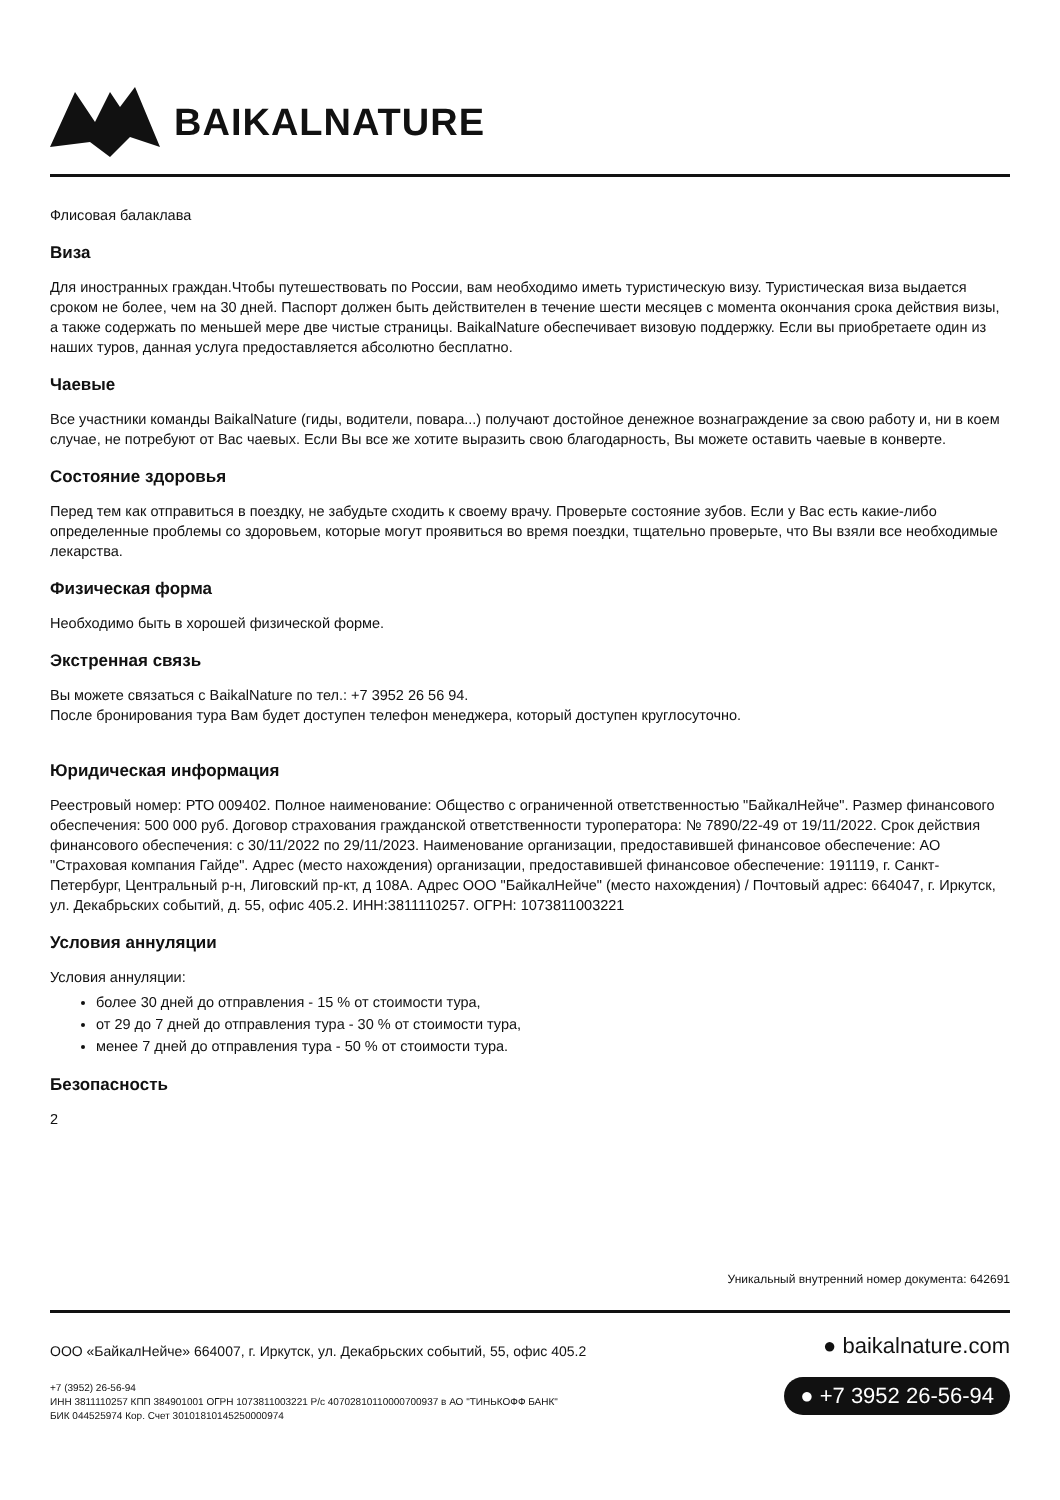BAIKALNATURE
Флисовая балаклава
Виза
Для иностранных граждан.Чтобы путешествовать по России, вам необходимо иметь туристическую визу. Туристическая виза выдается сроком не более, чем на 30 дней. Паспорт должен быть действителен в течение шести месяцев с момента окончания срока действия визы, а также содержать по меньшей мере две чистые страницы. BaikalNature обеспечивает визовую поддержку. Если вы приобретаете один из наших туров, данная услуга предоставляется абсолютно бесплатно.
Чаевые
Все участники команды BaikalNature (гиды, водители, повара...) получают достойное денежное вознаграждение за свою работу и, ни в коем случае, не потребуют от Вас чаевых. Если Вы все же хотите выразить свою благодарность, Вы можете оставить чаевые в конверте.
Состояние здоровья
Перед тем как отправиться в поездку, не забудьте сходить к своему врачу. Проверьте состояние зубов. Если у Вас есть какие-либо определенные проблемы со здоровьем, которые могут проявиться во время поездки, тщательно проверьте, что Вы взяли все необходимые лекарства.
Физическая форма
Необходимо быть в хорошей физической форме.
Экстренная связь
Вы можете связаться с BaikalNature по тел.: +7 3952 26 56 94.
После бронирования тура Вам будет доступен телефон менеджера, который доступен круглосуточно.
Юридическая информация
Реестровый номер: РТО 009402. Полное наименование: Общество с ограниченной ответственностью "БайкалНейче". Размер финансового обеспечения: 500 000 руб. Договор страхования гражданской ответственности туроператора: № 7890/22-49 от 19/11/2022. Срок действия финансового обеспечения: с 30/11/2022 по 29/11/2023. Наименование организации, предоставившей финансовое обеспечение: АО "Страховая компания Гайде". Адрес (место нахождения) организации, предоставившей финансовое обеспечение: 191119, г. Санкт-Петербург, Центральный р-н, Лиговский пр-кт, д 108А. Адрес ООО "БайкалНейче" (место нахождения) / Почтовый адрес: 664047, г. Иркутск, ул. Декабрьских событий, д. 55, офис 405.2. ИНН:3811110257. ОГРН: 1073811003221
Условия аннуляции
Условия аннуляции:
более 30 дней до отправления - 15 % от стоимости тура,
от 29 до 7 дней до отправления тура - 30 % от стоимости тура,
менее 7 дней до отправления тура - 50 % от стоимости тура.
Безопасность
2
Уникальный внутренний номер документа: 642691
ООО «БайкалНейче» 664007, г. Иркутск, ул. Декабрьских событий, 55, офис 405.2
+7 (3952) 26-56-94
ИНН 3811110257 КПП 384901001 ОГРН 1073811003221 Р/с 40702810110000700937 в АО "ТИНЬКОФФ БАНК"
БИК 044525974 Кор. Счет 30101810145250000974
● baikalnature.com
● +7 3952 26-56-94